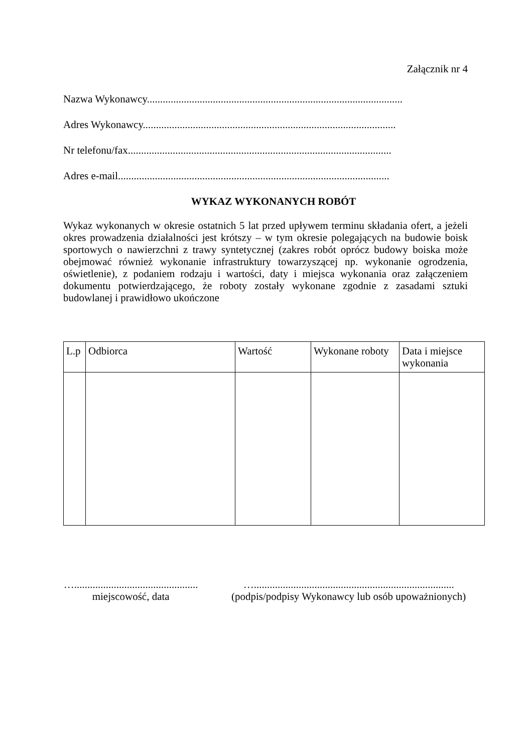Załącznik nr 4
Nazwa Wykonawcy.................................................................................................
Adres Wykonawcy................................................................................................
Nr telefonu/fax....................................................................................................
Adres e-mail.......................................................................................................
WYKAZ WYKONANYCH ROBÓT
Wykaz wykonanych w okresie ostatnich 5 lat przed upływem terminu składania ofert, a jeżeli okres prowadzenia działalności jest krótszy – w tym okresie polegających na budowie boisk sportowych o nawierzchni z trawy syntetycznej (zakres robót oprócz budowy boiska może obejmować również wykonanie infrastruktury towarzyszącej np. wykonanie ogrodzenia, oświetlenie), z podaniem rodzaju i wartości, daty i miejsca wykonania oraz załączeniem dokumentu potwierdzającego, że roboty zostały wykonane zgodnie z zasadami sztuki budowlanej i prawidłowo ukończone
| L.p | Odbiorca | Wartość | Wykonane roboty | Data i miejsce wykonania |
| --- | --- | --- | --- | --- |
…...............................................
miejscowość, data
…............................................................................
(podpis/podpisy Wykonawcy lub osób upoważnionych)